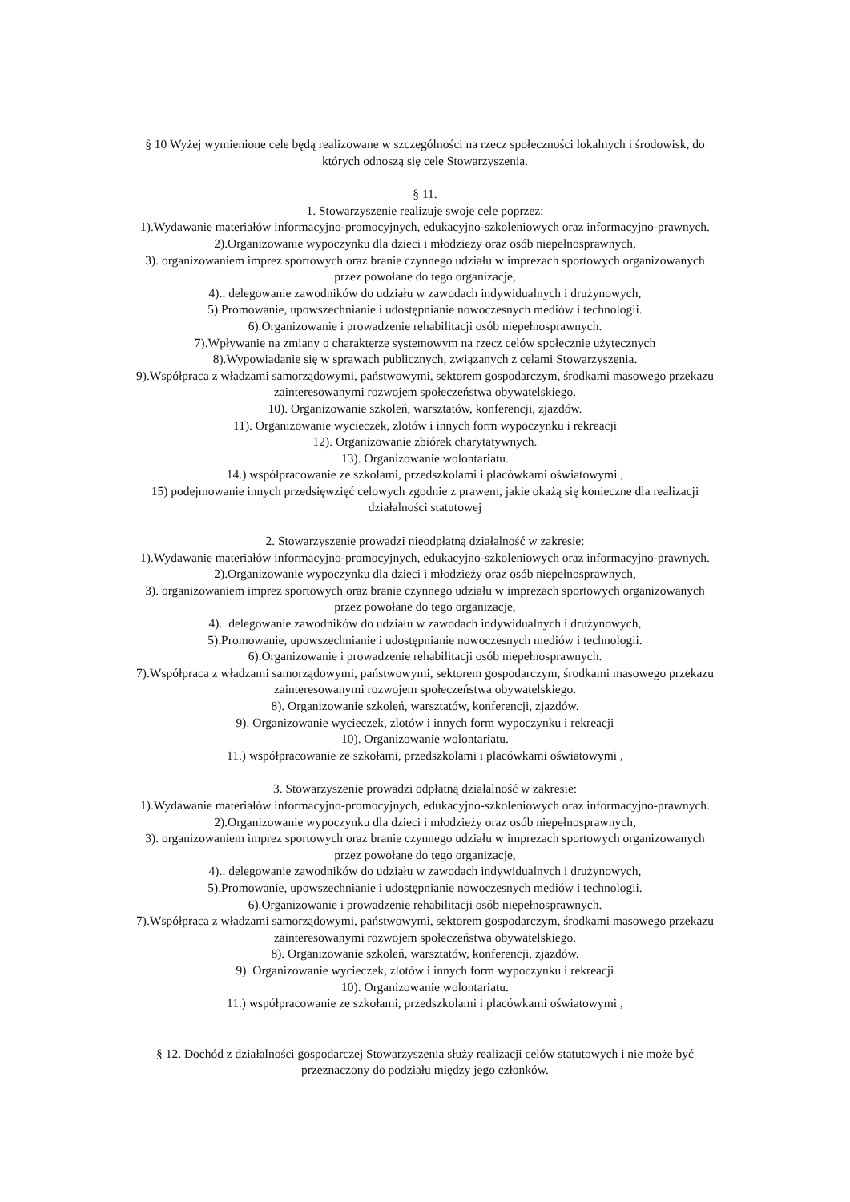§ 10 Wyżej wymienione cele będą realizowane w szczególności na rzecz społeczności lokalnych i środowisk, do
których odnoszą się cele Stowarzyszenia.
§ 11.
1. Stowarzyszenie realizuje swoje cele poprzez:
1).Wydawanie materiałów informacyjno-promocyjnych, edukacyjno-szkoleniowych oraz informacyjno-prawnych.
2).Organizowanie wypoczynku dla dzieci i młodzieży oraz osób niepełnosprawnych,
3). organizowaniem imprez sportowych oraz branie czynnego udziału w imprezach sportowych organizowanych
przez powołane do tego organizacje,
4).. delegowanie zawodników do udziału w zawodach indywidualnych i drużynowych,
5).Promowanie, upowszechnianie i udostępnianie nowoczesnych mediów i technologii.
6).Organizowanie i prowadzenie rehabilitacji osób niepełnosprawnych.
7).Wpływanie na zmiany o charakterze systemowym na rzecz celów społecznie użytecznych
8).Wypowiadanie się w sprawach publicznych, związanych z celami Stowarzyszenia.
9).Współpraca z władzami samorządowymi, państwowymi, sektorem gospodarczym, środkami masowego przekazu
zainteresowanymi rozwojem społeczeństwa obywatelskiego.
10). Organizowanie szkoleń, warsztatów, konferencji, zjazdów.
11). Organizowanie wycieczek, zlotów i innych form wypoczynku i rekreacji
12). Organizowanie zbiórek charytatywnych.
13). Organizowanie wolontariatu.
14.) współpracowanie ze szkołami, przedszkolami i placówkami oświatowymi ,
15) podejmowanie innych przedsięwzięć celowych zgodnie z prawem, jakie okażą się konieczne dla realizacji
działalności statutowej
2. Stowarzyszenie prowadzi nieodpłatną działalność w zakresie:
1).Wydawanie materiałów informacyjno-promocyjnych, edukacyjno-szkoleniowych oraz informacyjno-prawnych.
2).Organizowanie wypoczynku dla dzieci i młodzieży oraz osób niepełnosprawnych,
3). organizowaniem imprez sportowych oraz branie czynnego udziału w imprezach sportowych organizowanych
przez powołane do tego organizacje,
4).. delegowanie zawodników do udziału w zawodach indywidualnych i drużynowych,
5).Promowanie, upowszechnianie i udostępnianie nowoczesnych mediów i technologii.
6).Organizowanie i prowadzenie rehabilitacji osób niepełnosprawnych.
7).Współpraca z władzami samorządowymi, państwowymi, sektorem gospodarczym, środkami masowego przekazu
zainteresowanymi rozwojem społeczeństwa obywatelskiego.
8). Organizowanie szkoleń, warsztatów, konferencji, zjazdów.
9). Organizowanie wycieczek, zlotów i innych form wypoczynku i rekreacji
10). Organizowanie wolontariatu.
11.) współpracowanie ze szkołami, przedszkolami i placówkami oświatowymi ,
3. Stowarzyszenie prowadzi odpłatną działalność w zakresie:
1).Wydawanie materiałów informacyjno-promocyjnych, edukacyjno-szkoleniowych oraz informacyjno-prawnych.
2).Organizowanie wypoczynku dla dzieci i młodzieży oraz osób niepełnosprawnych,
3). organizowaniem imprez sportowych oraz branie czynnego udziału w imprezach sportowych organizowanych
przez powołane do tego organizacje,
4).. delegowanie zawodników do udziału w zawodach indywidualnych i drużynowych,
5).Promowanie, upowszechnianie i udostępnianie nowoczesnych mediów i technologii.
6).Organizowanie i prowadzenie rehabilitacji osób niepełnosprawnych.
7).Współpraca z władzami samorządowymi, państwowymi, sektorem gospodarczym, środkami masowego przekazu
zainteresowanymi rozwojem społeczeństwa obywatelskiego.
8). Organizowanie szkoleń, warsztatów, konferencji, zjazdów.
9). Organizowanie wycieczek, zlotów i innych form wypoczynku i rekreacji
10). Organizowanie wolontariatu.
11.) współpracowanie ze szkołami, przedszkolami i placówkami oświatowymi ,
§ 12. Dochód z działalności gospodarczej Stowarzyszenia służy realizacji celów statutowych i nie może być
przeznaczony do podziału między jego członków.